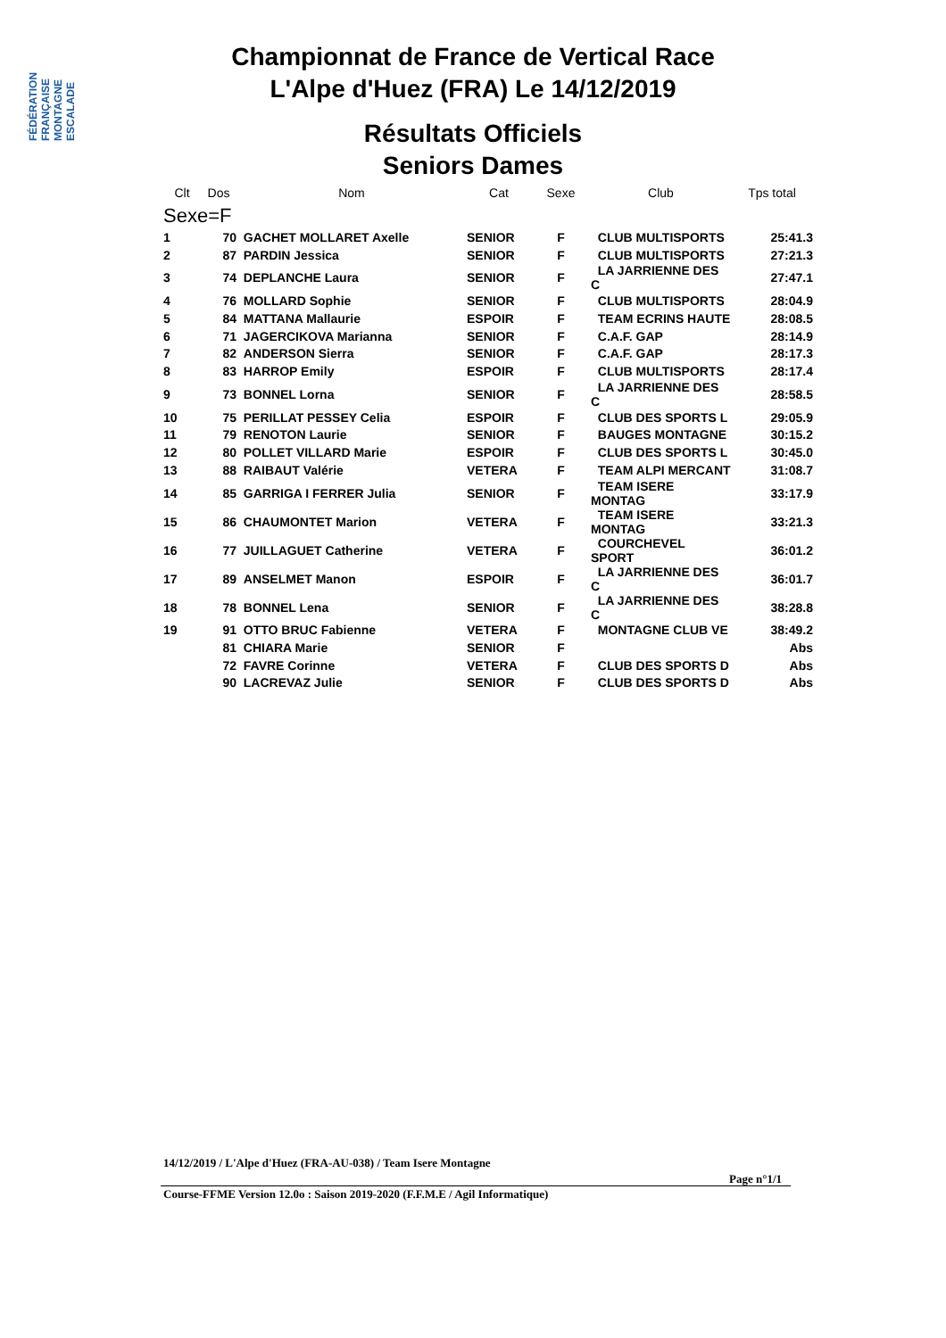FÉDÉRATION FRANÇAISE MONTAGNE ESCALADE
Championnat de France de Vertical Race
L'Alpe d'Huez (FRA) Le 14/12/2019
Résultats Officiels
Seniors Dames
| Clt | Dos | Nom | Cat | Sexe | Club | Tps total |
| --- | --- | --- | --- | --- | --- | --- |
| Sexe=F | | | | | | |
| 1 | 70 | GACHET MOLLARET Axelle | SENIOR | F | CLUB MULTISPORTS | 25:41.3 |
| 2 | 87 | PARDIN Jessica | SENIOR | F | CLUB MULTISPORTS | 27:21.3 |
| 3 | 74 | DEPLANCHE Laura | SENIOR | F | LA JARRIENNE DES C | 27:47.1 |
| 4 | 76 | MOLLARD Sophie | SENIOR | F | CLUB MULTISPORTS | 28:04.9 |
| 5 | 84 | MATTANA Mallaurie | ESPOIR | F | TEAM ECRINS HAUTE | 28:08.5 |
| 6 | 71 | JAGERCIKOVA Marianna | SENIOR | F | C.A.F. GAP | 28:14.9 |
| 7 | 82 | ANDERSON Sierra | SENIOR | F | C.A.F. GAP | 28:17.3 |
| 8 | 83 | HARROP Emily | ESPOIR | F | CLUB MULTISPORTS | 28:17.4 |
| 9 | 73 | BONNEL Lorna | SENIOR | F | LA JARRIENNE DES C | 28:58.5 |
| 10 | 75 | PERILLAT PESSEY Celia | ESPOIR | F | CLUB DES SPORTS L | 29:05.9 |
| 11 | 79 | RENOTON Laurie | SENIOR | F | BAUGES MONTAGNE | 30:15.2 |
| 12 | 80 | POLLET VILLARD Marie | ESPOIR | F | CLUB DES SPORTS L | 30:45.0 |
| 13 | 88 | RAIBAUT Valérie | VETERA | F | TEAM ALPI MERCANT | 31:08.7 |
| 14 | 85 | GARRIGA I FERRER Julia | SENIOR | F | TEAM ISERE MONTAG | 33:17.9 |
| 15 | 86 | CHAUMONTET Marion | VETERA | F | TEAM ISERE MONTAG | 33:21.3 |
| 16 | 77 | JUILLAGUET Catherine | VETERA | F | COURCHEVEL SPORT | 36:01.2 |
| 17 | 89 | ANSELMET Manon | ESPOIR | F | LA JARRIENNE DES C | 36:01.7 |
| 18 | 78 | BONNEL Lena | SENIOR | F | LA JARRIENNE DES C | 38:28.8 |
| 19 | 91 | OTTO BRUC Fabienne | VETERA | F | MONTAGNE CLUB VE | 38:49.2 |
| | 81 | CHIARA Marie | SENIOR | F | | Abs |
| | 72 | FAVRE Corinne | VETERA | F | CLUB DES SPORTS D | Abs |
| | 90 | LACREVAZ Julie | SENIOR | F | CLUB DES SPORTS D | Abs |
14/12/2019 / L'Alpe d'Huez (FRA-AU-038) / Team Isere Montagne
Page n°1/1
Course-FFME Version 12.0o : Saison 2019-2020 (F.F.M.E / Agil Informatique)